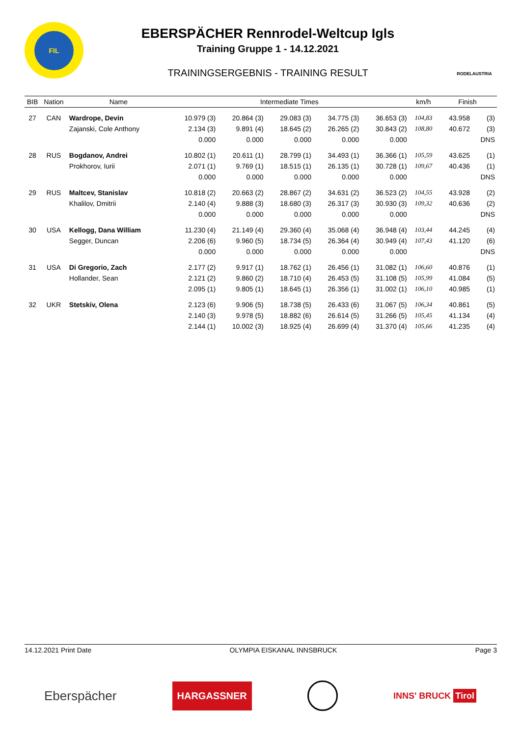FIL
EBERSPÄCHER Rennrodel-Weltcup Igls
Training Gruppe 1 - 14.12.2021
TRAININGSERGEBNIS - TRAINING RESULT
RODELAUSTRIA
| BIB | Nation | Name | Intermediate Times | | | | | km/h | Finish | |
| --- | --- | --- | --- | --- | --- | --- | --- | --- | --- | --- |
| 27 | CAN | Wardrope, Devin | 10.979 (3) | 20.864 (3) | 29.083 (3) | 34.775 (3) | 36.653 (3) | 104,83 | 43.958 | (3) |
| | | Zajanski, Cole Anthony | 2.134 (3) | 9.891 (4) | 18.645 (2) | 26.265 (2) | 30.843 (2) | 108,80 | 40.672 | (3) |
| | | | 0.000 | 0.000 | 0.000 | 0.000 | 0.000 | | | DNS |
| 28 | RUS | Bogdanov, Andrei | 10.802 (1) | 20.611 (1) | 28.799 (1) | 34.493 (1) | 36.366 (1) | 105,59 | 43.625 | (1) |
| | | Prokhorov, Iurii | 2.071 (1) | 9.769 (1) | 18.515 (1) | 26.135 (1) | 30.728 (1) | 109,67 | 40.436 | (1) |
| | | | 0.000 | 0.000 | 0.000 | 0.000 | 0.000 | | | DNS |
| 29 | RUS | Maltcev, Stanislav | 10.818 (2) | 20.663 (2) | 28.867 (2) | 34.631 (2) | 36.523 (2) | 104,55 | 43.928 | (2) |
| | | Khalilov, Dmitrii | 2.140 (4) | 9.888 (3) | 18.680 (3) | 26.317 (3) | 30.930 (3) | 109,32 | 40.636 | (2) |
| | | | 0.000 | 0.000 | 0.000 | 0.000 | 0.000 | | | DNS |
| 30 | USA | Kellogg, Dana William | 11.230 (4) | 21.149 (4) | 29.360 (4) | 35.068 (4) | 36.948 (4) | 103,44 | 44.245 | (4) |
| | | Segger, Duncan | 2.206 (6) | 9.960 (5) | 18.734 (5) | 26.364 (4) | 30.949 (4) | 107,43 | 41.120 | (6) |
| | | | 0.000 | 0.000 | 0.000 | 0.000 | 0.000 | | | DNS |
| 31 | USA | Di Gregorio, Zach | 2.177 (2) | 9.917 (1) | 18.762 (1) | 26.456 (1) | 31.082 (1) | 106,60 | 40.876 | (1) |
| | | Hollander, Sean | 2.121 (2) | 9.860 (2) | 18.710 (4) | 26.453 (5) | 31.108 (5) | 105,99 | 41.084 | (5) |
| | | | 2.095 (1) | 9.805 (1) | 18.645 (1) | 26.356 (1) | 31.002 (1) | 106,10 | 40.985 | (1) |
| 32 | UKR | Stetskiv, Olena | 2.123 (6) | 9.906 (5) | 18.738 (5) | 26.433 (6) | 31.067 (5) | 106,34 | 40.861 | (5) |
| | | | 2.140 (3) | 9.978 (5) | 18.882 (6) | 26.614 (5) | 31.266 (5) | 105,45 | 41.134 | (4) |
| | | | 2.144 (1) | 10.002 (3) | 18.925 (4) | 26.699 (4) | 31.370 (4) | 105,66 | 41.235 | (4) |
14.12.2021 Print Date OLYMPIA EISKANAL INNSBRUCK Page 3
Eberspächer HARGASSNER INNS' BRUCK Tirol